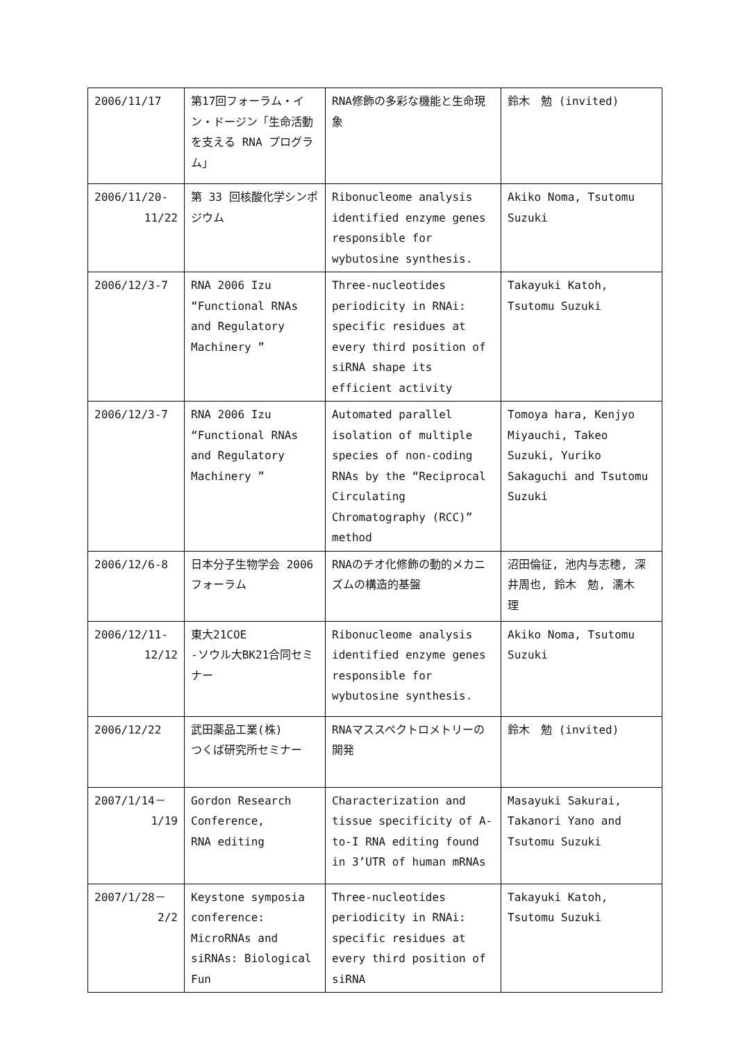| 2006/11/17 | 第17回フォーラム・イン・ドージン「生命活動を支える RNA プログラム」 | RNA修飾の多彩な機能と生命現象 | 鈴木 勉 (invited) |
| 2006/11/20- 11/22 | 第 33 回核酸化学シンポジウム | Ribonucleome analysis identified enzyme genes responsible for wybutosine synthesis. | Akiko Noma, Tsutomu Suzuki |
| 2006/12/3-7 | RNA 2006 Izu “Functional RNAs and Regulatory Machinery ” | Three-nucleotides periodicity in RNAi: specific residues at every third position of siRNA shape its efficient activity | Takayuki Katoh, Tsutomu Suzuki |
| 2006/12/3-7 | RNA 2006 Izu “Functional RNAs and Regulatory Machinery ” | Automated parallel isolation of multiple species of non-coding RNAs by the “Reciprocal Circulating Chromatography (RCC)” method | Tomoya hara, Kenjyo Miyauchi, Takeo Suzuki, Yuriko Sakaguchi and Tsutomu Suzuki |
| 2006/12/6-8 | 日本分子生物学会 2006 フォーラム | RNAのチオ化修飾の動的メカニズムの構造的基盤 | 沼田倫征, 池内与志穂, 深井周也, 鈴木 勉, 濡木 理 |
| 2006/12/11- 12/12 | 東大21COE -ソウル大BK21合同セミナー | Ribonucleome analysis identified enzyme genes responsible for wybutosine synthesis. | Akiko Noma, Tsutomu Suzuki |
| 2006/12/22 | 武田薬品工業(株) つくば研究所セミナー | RNAマススペクトロメトリーの開発 | 鈴木 勉 (invited) |
| 2007/1/14－ 1/19 | Gordon Research Conference, RNA editing | Characterization and tissue specificity of A-to-I RNA editing found in 3’UTR of human mRNAs | Masayuki Sakurai, Takanori Yano and Tsutomu Suzuki |
| 2007/1/28－ 2/2 | Keystone symposia conference: MicroRNAs and siRNAs: Biological Fun | Three-nucleotides periodicity in RNAi: specific residues at every third position of siRNA | Takayuki Katoh, Tsutomu Suzuki |